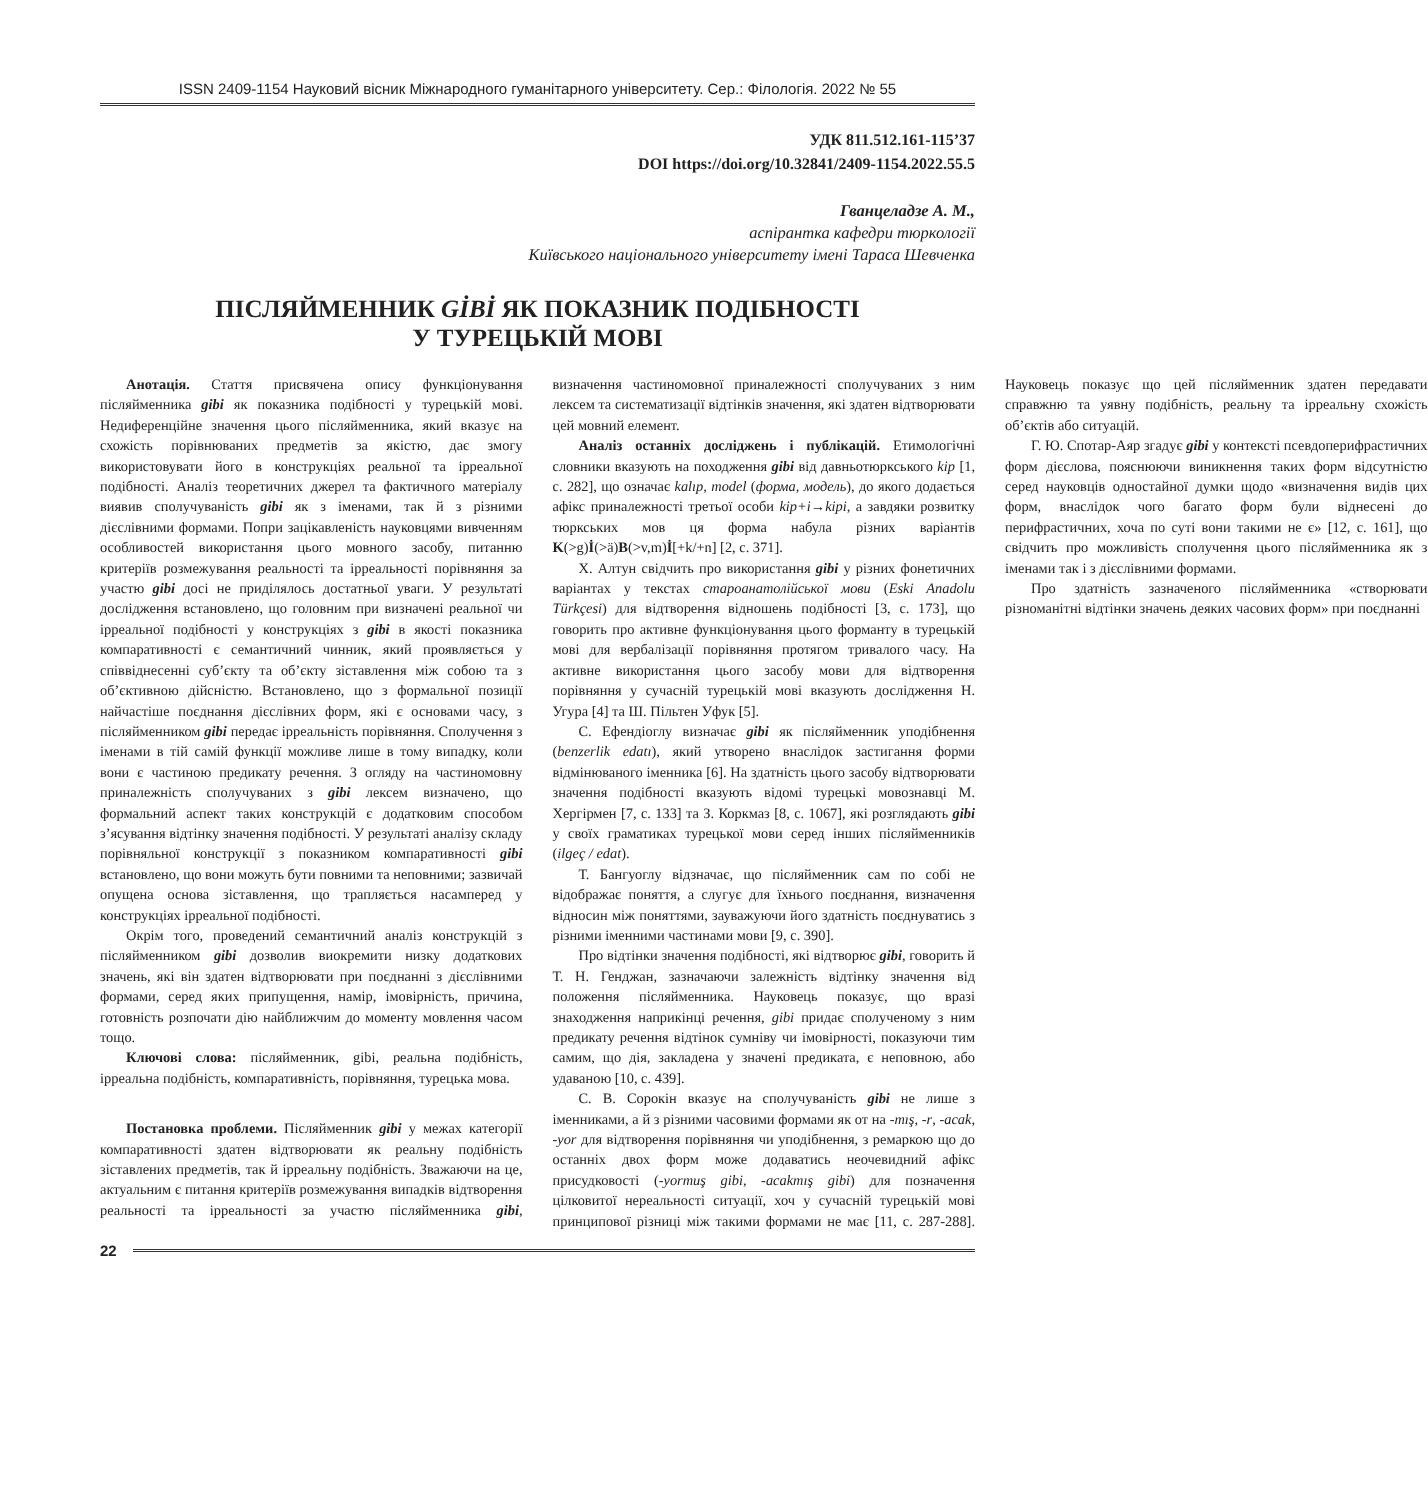ISSN 2409-1154 Науковий вісник Міжнародного гуманітарного університету. Сер.: Філологія. 2022 № 55
УДК 811.512.161-115’37
DOI https://doi.org/10.32841/2409-1154.2022.55.5
Гванцеладзе А. М.,
аспірантка кафедри тюркології
Київського національного університету імені Тараса Шевченка
ПІСЛЯЙМЕННИК GİBİ ЯК ПОКАЗНИК ПОДІБНОСТІ
У ТУРЕЦЬКІЙ МОВІ
Анотація. Стаття присвячена опису функціонування післяйменника gibi як показника подібності у турецькій мові. Недиференційне значення цього післяйменника, який вказує на схожість порівнюваних предметів за якістю, дає змогу використовувати його в конструкціях реальної та ірреальної подібності. Аналіз теоретичних джерел та фактичного матеріалу виявив сполучуваність gibi як з іменами, так й з різними дієслівними формами. Попри зацікавленість науковцями вивченням особливостей використання цього мовного засобу, питанню критеріїв розмежування реальності та ірреальності порівняння за участю gibi досі не приділялось достатньої уваги. У результаті дослідження встановлено, що головним при визначені реальної чи ірреальної подібності у конструкціях з gibi в якості показника компаративності є семантичний чинник, який проявляється у співвіднесенні суб’єкту та об’єкту зіставлення між собою та з об’єктивною дійсністю. Встановлено, що з формальної позиції найчастіше поєднання дієслівних форм, які є основами часу, з післяйменником gibi передає ірреальність порівняння. Сполучення з іменами в тій самій функції можливе лише в тому випадку, коли вони є частиною предикату речення. З огляду на частиномовну приналежність сполучуваних з gibi лексем визначено, що формальний аспект таких конструкцій є додатковим способом з’ясування відтінку значення подібності. У результаті аналізу складу порівняльної конструкції з показником компаративності gibi встановлено, що вони можуть бути повними та неповними; зазвичай опущена основа зіставлення, що трапляється насамперед у конструкціях ірреальної подібності.
Окрім того, проведений семантичний аналіз конструкцій з післяйменником gibi дозволив виокремити низку додаткових значень, які він здатен відтворювати при поєднанні з дієслівними формами, серед яких припущення, намір, імовірність, причина, готовність розпочати дію найближчим до моменту мовлення часом тощо.
Ключові слова: післяйменник, gibi, реальна подібність, ірреальна подібність, компаративність, порівняння, турецька мова.
Постановка проблеми. Післяйменник gibi у межах категорії компаративності здатен відтворювати як реальну подібність зіставлених предметів, так й ірреальну подібність. Зважаючи на це, актуальним є питання критеріїв розмежування випадків відтворення реальності та ірреальності за участю післяйменника gibi, визначення частиномовної приналежності сполучуваних з ним лексем та систематизації відтінків значення, які здатен відтворювати цей мовний елемент.
Аналіз останніх досліджень і публікацій. Етимологічні словники вказують на походження gibi від давньотюркського kip [1, с. 282], що означає kalıp, model (форма, модель), до якого додається афікс приналежності третьої особи kip+i→kipi, а завдяки розвитку тюркських мов ця форма набула різних варіантів K(>g)İ(>ä)B(>v,m)İ[+k/+n] [2, с. 371].
Х. Алтун свідчить про використання gibi у різних фонетичних варіантах у текстах староанатолійської мови (Eski Anadolu Türkçesi) для відтворення відношень подібності [3, с. 173], що говорить про активне функціонування цього форманту в турецькій мові для вербалізації порівняння протягом тривалого часу. На активне використання цього засобу мови для відтворення порівняння у сучасній турецькій мові вказують дослідження Н. Угура [4] та Ш. Пільтен Уфук [5].
С. Ефендіоглу визначає gibi як післяйменник уподібнення (benzerlik edatı), який утворено внаслідок застигання форми відмінюваного іменника [6]. На здатність цього засобу відтворювати значення подібності вказують відомі турецькі мовознавці М. Хергірмен [7, с. 133] та З. Коркмаз [8, с. 1067], які розглядають gibi у своїх граматиках турецької мови серед інших післяйменників (ilgeç / edat).
Т. Бангуоглу відзначає, що післяйменник сам по собі не відображає поняття, а слугує для їхнього поєднання, визначення відносин між поняттями, зауважуючи його здатність поєднуватись з різними іменними частинами мови [9, с. 390].
Про відтінки значення подібності, які відтворює gibi, говорить й Т. Н. Генджан, зазначаючи залежність відтінку значення від положення післяйменника. Науковець показує, що вразі знаходження наприкінці речення, gibi придає сполученому з ним предикату речення відтінок сумніву чи імовірності, показуючи тим самим, що дія, закладена у значені предиката, є неповною, або удаваною [10, с. 439].
С. В. Сорокін вказує на сполучуваність gibi не лише з іменниками, а й з різними часовими формами як от на -mış, -r, -acak, -yor для відтворення порівняння чи уподібнення, з ремаркою що до останніх двох форм може додаватись неочевидний афікс присудковості (-yormuş gibi, -acakmış gibi) для позначення цілковитої нереальності ситуації, хоч у сучасній турецькій мові принципової різниці між такими формами не має [11, с. 287-288]. Науковець показує що цей післяйменник здатен передавати справжню та уявну подібність, реальну та ірреальну схожість об’єктів або ситуацій.
Г. Ю. Спотар-Аяр згадує gibi у контексті псевдоперифрастичних форм дієслова, пояснюючи виникнення таких форм відсутністю серед науковців одностайної думки щодо «визначення видів цих форм, внаслідок чого багато форм були віднесені до перифрастичних, хоча по суті вони такими не є» [12, с. 161], що свідчить про можливість сполучення цього післяйменника як з іменами так і з дієслівними формами.
Про здатність зазначеного післяйменника «створювати різноманітні відтінки значень деяких часових форм» при поєднанні
22